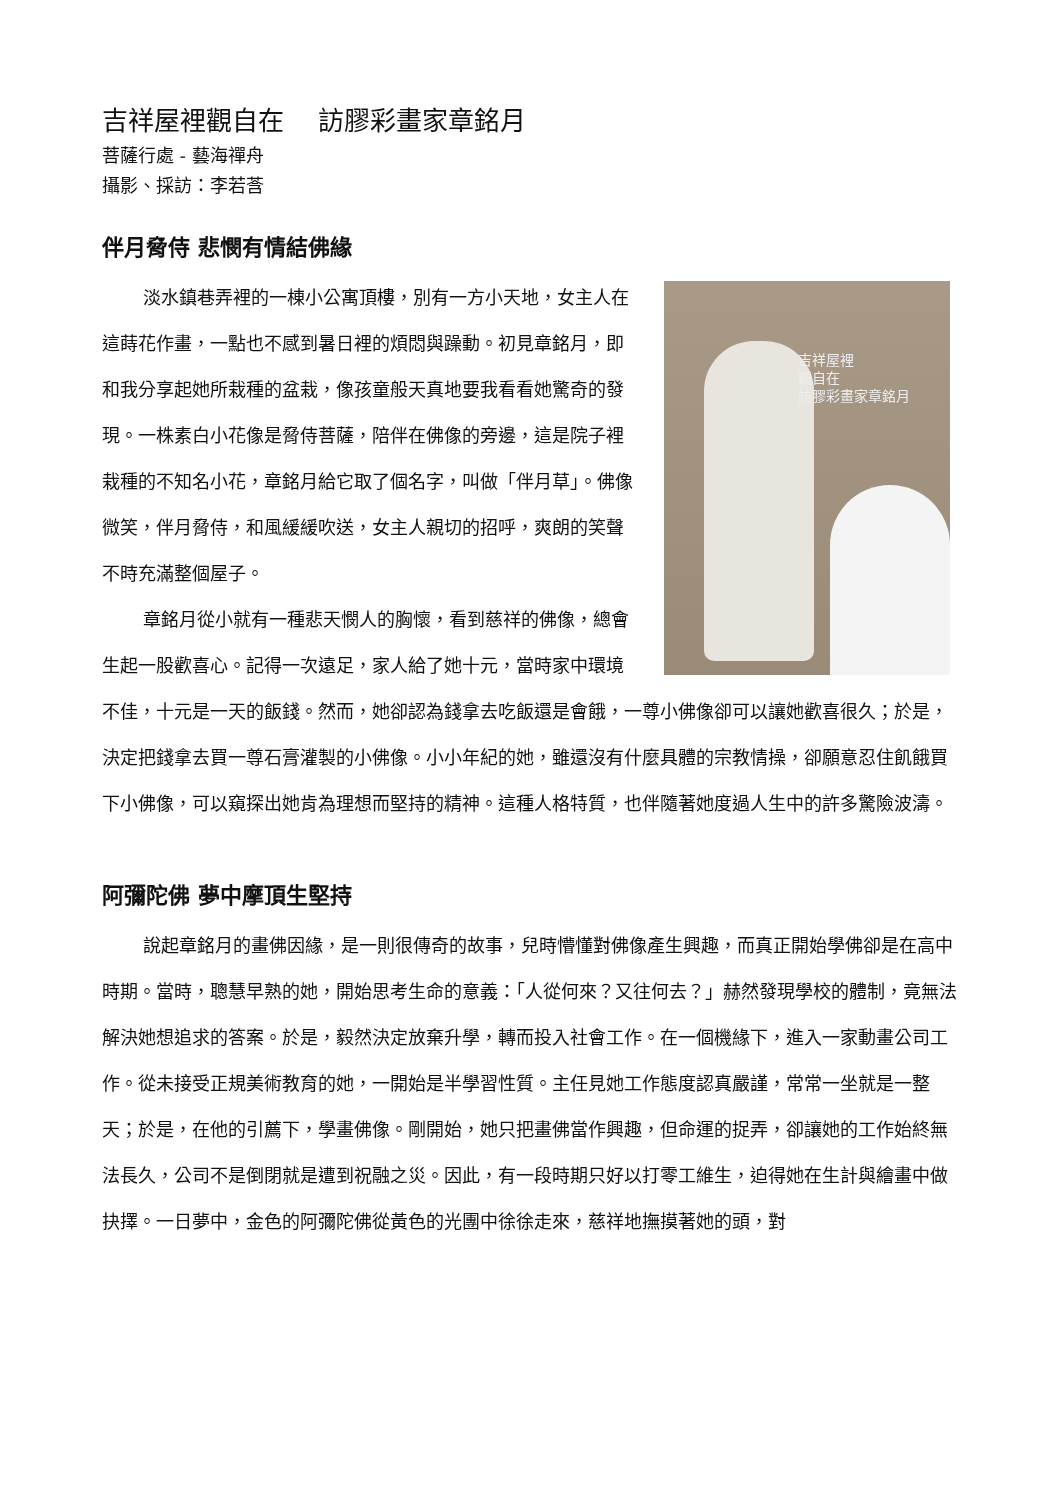吉祥屋裡觀自在　 訪膠彩畫家章銘月
菩薩行處 - 藝海禪舟
攝影、採訪：李若莟
伴月脅侍 悲憫有情結佛緣
吉祥屋裡
觀自在
訪膠彩畫家章銘月
淡水鎮巷弄裡的一棟小公寓頂樓，別有一方小天地，女主人在這蒔花作畫，一點也不感到暑日裡的煩悶與躁動。初見章銘月，即和我分享起她所栽種的盆栽，像孩童般天真地要我看看她驚奇的發現。一株素白小花像是脅侍菩薩，陪伴在佛像的旁邊，這是院子裡栽種的不知名小花，章銘月給它取了個名字，叫做「伴月草」。佛像微笑，伴月脅侍，和風緩緩吹送，女主人親切的招呼，爽朗的笑聲不時充滿整個屋子。
章銘月從小就有一種悲天憫人的胸懷，看到慈祥的佛像，總會生起一股歡喜心。記得一次遠足，家人給了她十元，當時家中環境不佳，十元是一天的飯錢。然而，她卻認為錢拿去吃飯還是會餓，一尊小佛像卻可以讓她歡喜很久；於是，決定把錢拿去買一尊石膏灌製的小佛像。小小年紀的她，雖還沒有什麼具體的宗教情操，卻願意忍住飢餓買下小佛像，可以窺探出她肯為理想而堅持的精神。這種人格特質，也伴隨著她度過人生中的許多驚險波濤。
阿彌陀佛 夢中摩頂生堅持
說起章銘月的畫佛因緣，是一則很傳奇的故事，兒時懵懂對佛像產生興趣，而真正開始學佛卻是在高中時期。當時，聰慧早熟的她，開始思考生命的意義：「人從何來？又往何去？」赫然發現學校的體制，竟無法解決她想追求的答案。於是，毅然決定放棄升學，轉而投入社會工作。在一個機緣下，進入一家動畫公司工作。從未接受正規美術教育的她，一開始是半學習性質。主任見她工作態度認真嚴謹，常常一坐就是一整天；於是，在他的引薦下，學畫佛像。剛開始，她只把畫佛當作興趣，但命運的捉弄，卻讓她的工作始終無法長久，公司不是倒閉就是遭到祝融之災。因此，有一段時期只好以打零工維生，迫得她在生計與繪畫中做抉擇。一日夢中，金色的阿彌陀佛從黃色的光團中徐徐走來，慈祥地撫摸著她的頭，對